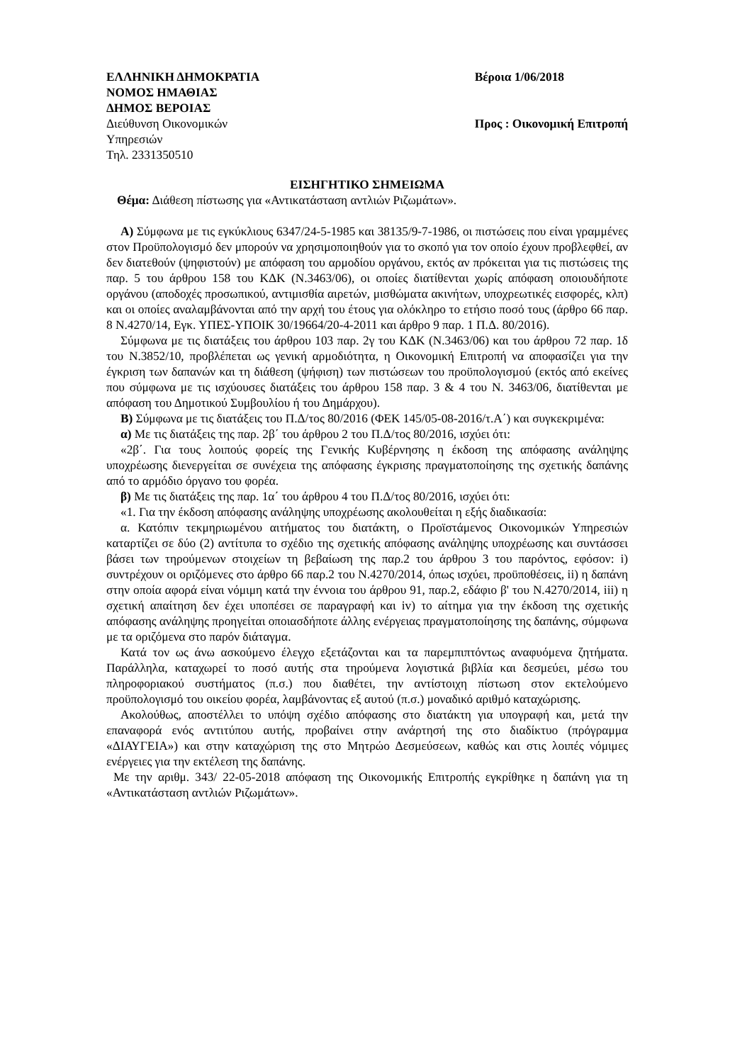ΕΛΛΗΝΙΚΗ ΔΗΜΟΚΡΑΤΙΑ
ΝΟΜΟΣ ΗΜΑΘΙΑΣ
ΔΗΜΟΣ ΒΕΡΟΙΑΣ
Διεύθυνση Οικονομικών
Υπηρεσιών
Τηλ. 2331350510
Βέροια 1/06/2018
Προς : Οικονομική Επιτροπή
ΕΙΣΗΓΗΤΙΚΟ ΣΗΜΕΙΩΜΑ
Θέμα: Διάθεση πίστωσης για «Αντικατάσταση αντλιών Ριζωμάτων».
Α) Σύμφωνα με τις εγκύκλιους 6347/24-5-1985 και 38135/9-7-1986, οι πιστώσεις που είναι γραμμένες στον Προϋπολογισμό δεν μπορούν να χρησιμοποιηθούν για το σκοπό για τον οποίο έχουν προβλεφθεί, αν δεν διατεθούν (ψηφιστούν) με απόφαση του αρμοδίου οργάνου, εκτός αν πρόκειται για τις πιστώσεις της παρ. 5 του άρθρου 158 του ΚΔΚ (Ν.3463/06), οι οποίες διατίθενται χωρίς απόφαση οποιουδήποτε οργάνου (αποδοχές προσωπικού, αντιμισθία αιρετών, μισθώματα ακινήτων, υποχρεωτικές εισφορές, κλπ) και οι οποίες αναλαμβάνονται από την αρχή του έτους για ολόκληρο το ετήσιο ποσό τους (άρθρο 66 παρ. 8 Ν.4270/14, Εγκ. ΥΠΕΣ-ΥΠΟΙΚ 30/19664/20-4-2011 και άρθρο 9 παρ. 1 Π.Δ. 80/2016).
Σύμφωνα με τις διατάξεις του άρθρου 103 παρ. 2γ του ΚΔΚ (Ν.3463/06) και του άρθρου 72 παρ. 1δ του Ν.3852/10, προβλέπεται ως γενική αρμοδιότητα, η Οικονομική Επιτροπή να αποφασίζει για την έγκριση των δαπανών και τη διάθεση (ψήφιση) των πιστώσεων του προϋπολογισμού (εκτός από εκείνες που σύμφωνα με τις ισχύουσες διατάξεις του άρθρου 158 παρ. 3 & 4 του Ν. 3463/06, διατίθενται με απόφαση του Δημοτικού Συμβουλίου ή του Δημάρχου).
Β) Σύμφωνα με τις διατάξεις του Π.Δ/τος 80/2016 (ΦΕΚ 145/05-08-2016/τ.Α΄) και συγκεκριμένα:
α) Με τις διατάξεις της παρ. 2β΄ του άρθρου 2 του Π.Δ/τος 80/2016, ισχύει ότι:
«2β΄. Για τους λοιπούς φορείς της Γενικής Κυβέρνησης η έκδοση της απόφασης ανάληψης υποχρέωσης διενεργείται σε συνέχεια της απόφασης έγκρισης πραγματοποίησης της σχετικής δαπάνης από το αρμόδιο όργανο του φορέα.
β) Με τις διατάξεις της παρ. 1α΄ του άρθρου 4 του Π.Δ/τος 80/2016, ισχύει ότι:
«1. Για την έκδοση απόφασης ανάληψης υποχρέωσης ακολουθείται η εξής διαδικασία:
α. Κατόπιν τεκμηριωμένου αιτήματος του διατάκτη, ο Προϊστάμενος Οικονομικών Υπηρεσιών καταρτίζει σε δύο (2) αντίτυπα το σχέδιο της σχετικής απόφασης ανάληψης υποχρέωσης και συντάσσει βάσει των τηρούμενων στοιχείων τη βεβαίωση της παρ.2 του άρθρου 3 του παρόντος, εφόσον: i) συντρέχουν οι οριζόμενες στο άρθρο 66 παρ.2 του Ν.4270/2014, όπως ισχύει, προϋποθέσεις, ii) η δαπάνη στην οποία αφορά είναι νόμιμη κατά την έννοια του άρθρου 91, παρ.2, εδάφιο β' του Ν.4270/2014, iii) η σχετική απαίτηση δεν έχει υποπέσει σε παραγραφή και iv) το αίτημα για την έκδοση της σχετικής απόφασης ανάληψης προηγείται οποιασδήποτε άλλης ενέργειας πραγματοποίησης της δαπάνης, σύμφωνα με τα οριζόμενα στο παρόν διάταγμα.
Κατά τον ως άνω ασκούμενο έλεγχο εξετάζονται και τα παρεμπιπτόντως αναφυόμενα ζητήματα. Παράλληλα, καταχωρεί το ποσό αυτής στα τηρούμενα λογιστικά βιβλία και δεσμεύει, μέσω του πληροφοριακού συστήματος (π.σ.) που διαθέτει, την αντίστοιχη πίστωση στον εκτελούμενο προϋπολογισμό του οικείου φορέα, λαμβάνοντας εξ αυτού (π.σ.) μοναδικό αριθμό καταχώρισης.
Ακολούθως, αποστέλλει το υπόψη σχέδιο απόφασης στο διατάκτη για υπογραφή και, μετά την επαναφορά ενός αντιτύπου αυτής, προβαίνει στην ανάρτησή της στο διαδίκτυο (πρόγραμμα «ΔΙΑΥΓΕΙΑ») και στην καταχώριση της στο Μητρώο Δεσμεύσεων, καθώς και στις λοιπές νόμιμες ενέργειες για την εκτέλεση της δαπάνης.
Με την αριθμ. 343/ 22-05-2018 απόφαση της Οικονομικής Επιτροπής εγκρίθηκε η δαπάνη για τη «Αντικατάσταση αντλιών Ριζωμάτων».